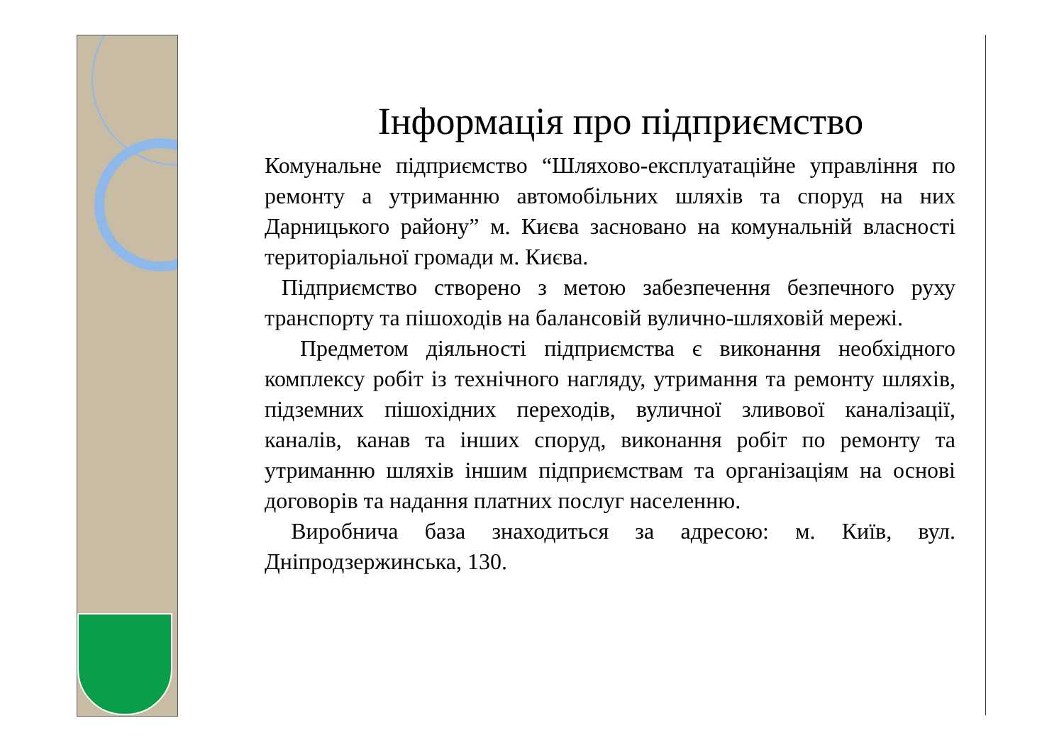Інформація про підприємство
Комунальне підприємство “Шляхово-експлуатаційне управління по ремонту а утриманню автомобільних шляхів та споруд на них Дарницького району” м. Києва засновано на комунальній власності територіальної громади м. Києва.
Підприємство створено з метою забезпечення безпечного руху транспорту та пішоходів на балансовій вулично-шляховій мережі.
Предметом діяльності підприємства є виконання необхідного комплексу робіт із технічного нагляду, утримання та ремонту шляхів, підземних пішохідних переходів, вуличної зливової каналізації, каналів, канав та інших споруд, виконання робіт по ремонту та утриманню шляхів іншим підприємствам та організаціям на основі договорів та надання платних послуг населенню.
Виробнича база знаходиться за адресою: м. Київ, вул. Дніпродзержинська, 130.